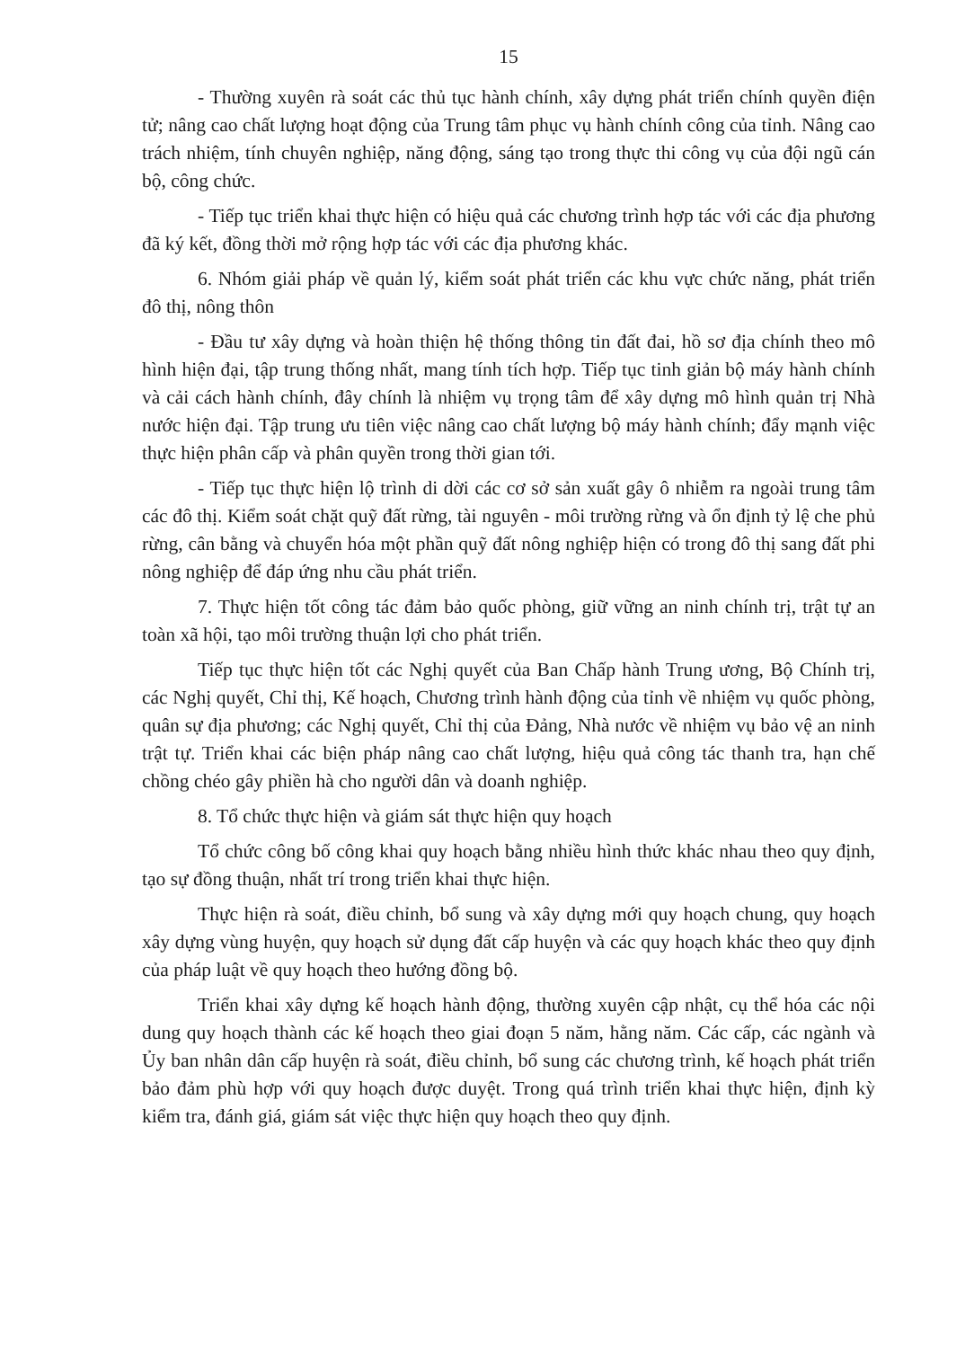15
- Thường xuyên rà soát các thủ tục hành chính, xây dựng phát triển chính quyền điện tử; nâng cao chất lượng hoạt động của Trung tâm phục vụ hành chính công của tỉnh. Nâng cao trách nhiệm, tính chuyên nghiệp, năng động, sáng tạo trong thực thi công vụ của đội ngũ cán bộ, công chức.
- Tiếp tục triển khai thực hiện có hiệu quả các chương trình hợp tác với các địa phương đã ký kết, đồng thời mở rộng hợp tác với các địa phương khác.
6. Nhóm giải pháp về quản lý, kiểm soát phát triển các khu vực chức năng, phát triển đô thị, nông thôn
- Đầu tư xây dựng và hoàn thiện hệ thống thông tin đất đai, hồ sơ địa chính theo mô hình hiện đại, tập trung thống nhất, mang tính tích hợp. Tiếp tục tinh giản bộ máy hành chính và cải cách hành chính, đây chính là nhiệm vụ trọng tâm để xây dựng mô hình quản trị Nhà nước hiện đại. Tập trung ưu tiên việc nâng cao chất lượng bộ máy hành chính; đẩy mạnh việc thực hiện phân cấp và phân quyền trong thời gian tới.
- Tiếp tục thực hiện lộ trình di dời các cơ sở sản xuất gây ô nhiễm ra ngoài trung tâm các đô thị. Kiểm soát chặt quỹ đất rừng, tài nguyên - môi trường rừng và ổn định tỷ lệ che phủ rừng, cân bằng và chuyển hóa một phần quỹ đất nông nghiệp hiện có trong đô thị sang đất phi nông nghiệp để đáp ứng nhu cầu phát triển.
7. Thực hiện tốt công tác đảm bảo quốc phòng, giữ vững an ninh chính trị, trật tự an toàn xã hội, tạo môi trường thuận lợi cho phát triển.
Tiếp tục thực hiện tốt các Nghị quyết của Ban Chấp hành Trung ương, Bộ Chính trị, các Nghị quyết, Chỉ thị, Kế hoạch, Chương trình hành động của tỉnh về nhiệm vụ quốc phòng, quân sự địa phương; các Nghị quyết, Chỉ thị của Đảng, Nhà nước về nhiệm vụ bảo vệ an ninh trật tự. Triển khai các biện pháp nâng cao chất lượng, hiệu quả công tác thanh tra, hạn chế chồng chéo gây phiền hà cho người dân và doanh nghiệp.
8. Tổ chức thực hiện và giám sát thực hiện quy hoạch
Tổ chức công bố công khai quy hoạch bằng nhiều hình thức khác nhau theo quy định, tạo sự đồng thuận, nhất trí trong triển khai thực hiện.
Thực hiện rà soát, điều chỉnh, bổ sung và xây dựng mới quy hoạch chung, quy hoạch xây dựng vùng huyện, quy hoạch sử dụng đất cấp huyện và các quy hoạch khác theo quy định của pháp luật về quy hoạch theo hướng đồng bộ.
Triển khai xây dựng kế hoạch hành động, thường xuyên cập nhật, cụ thể hóa các nội dung quy hoạch thành các kế hoạch theo giai đoạn 5 năm, hằng năm. Các cấp, các ngành và Ủy ban nhân dân cấp huyện rà soát, điều chỉnh, bổ sung các chương trình, kế hoạch phát triển bảo đảm phù hợp với quy hoạch được duyệt. Trong quá trình triển khai thực hiện, định kỳ kiểm tra, đánh giá, giám sát việc thực hiện quy hoạch theo quy định.